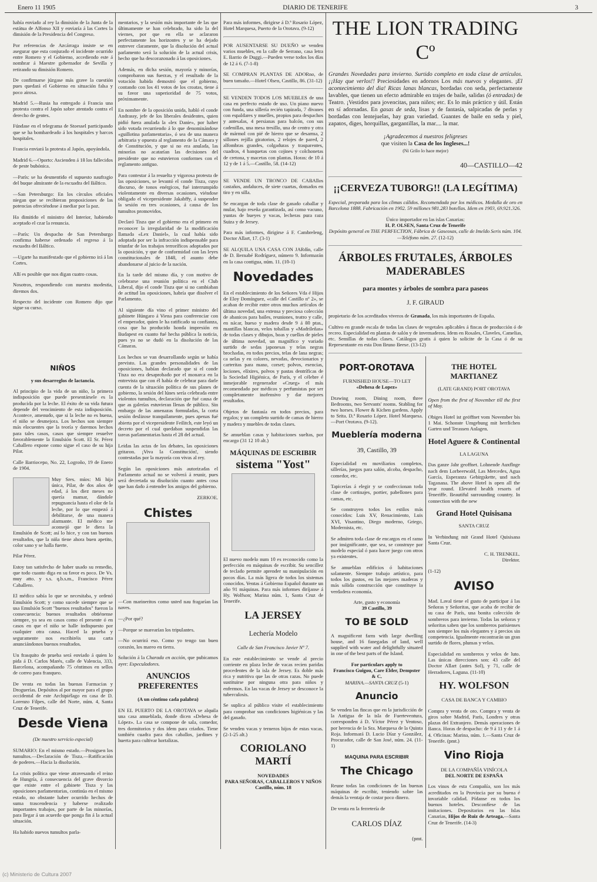Enero 11 1905 DIARIO DE TENERIFE 3
había enviado al rey la dimisión de la Junta de la estátua de Alfonso XII y enviaría á las Cortes la dimisión de la Presidencia del Congreso.
Por referencias de Azcárraga insiste se en asegurar que esta conjurado el incidente ocurrido entre Romero y el Gobierno, accediendo este á nombrar á Maestre gobernador de Sevilla y retirando su dimisión Romero.
De confirmarse júzgase más grave la cuestión pues quedará el Gobierno en situación falsa y poco airosa.
Madrid 5.—Rusia ha entregado á Francia una protesta contra el Japón sobre atentado contra el derecho de gentes.
Fúndase en el telegrama de Stoessel participando que se ha bombardeado á los hospitales y barcos hospitales.
Francia enviará la protesta al Japón, apoyándola.
Madrid 6.—Oporto: Ascienden á 18 los fallecidos de peste bubónica.
—París: se ha desmentido el supuesto naufragio del buque almirante de la escuadra del Báltico.
—San Petersburgo: En los círculos oficiales niegan que se recibieran proposiciones de las potencias ofreciéndose á mediar por la paz.
Ha dimitido el ministro del Interior, habiendo aceptado el czar la renuncia.
—París: Un despacho de San Petersburgo confirma haberse ordenado el regreso á la escuadra del Báltico.
—Ugarte ha manifestado que el gobierno irá á las Cortes.
Allí es posible que nos digan cuatro cosas.
Nosotros, respondiendo con nuestra modestia, diremos dos.
Respecto del incidente con Romero dijo que sigue su curso.
NIÑOS
y sus desarreglos de lactancia.
Al principio de la vida de un niño, la primera indisposición que puede presentársele es la producida por la leche. El éxito de su vida futura depende del vencimiento de esta indisposición. Acontece, amenudo, que si la leche no es buena, el niño se desmejora. Los hechos son siempre más elocuentes que la teoría y daremos hechos para tales casos, casos que siempre resuelve favorablemente la Emulsión Scott. El Sr. Pérez Caballero expone como sigue el caso de su hija Pilar.
Calle Barriocepo, No. 22, Logroño, 19 de Enero de 1904.
Muy Sres. míos: Mi hija única, Pilar, de dos años de edad, á los diez meses no quería mamar, dándole repugnancia hasta el olor de la leche, por lo que empezó á debilitarse, de una manera alarmante. El médico me aconsejó que le diera la Emulsión de Scott; así lo hice, y con tan buenos resultados, que la niña tiene ahora buen apetito, color sano y se halla fuerte.
Pilar Pérez.
Estoy tan satisfecho de haber usado su remedio, que todo cuanto diga en su favor es poco. De Vs. muy atto. y s.s. q.b.s.m., Francisco Pérez Caballero.
El médico sabía lo que se necesitaba, y ordenó Emulsión Scott; y como sucede siempre que se usa Emulsión Scott "buenos resultados" fueron la consecuencia: buenos resultados obtiénense siempre, ya sea en casos como el presente ó en casos en que el niño se halle indispuesto por cualquier otra causa. Haced la prueba y seguramente nos escribiréis una carta anunciándonos buenos resultados.
Un frasquito de prueba será enviado á quien lo pida á D. Carlos Marés, calle de Valencia, 333, Barcelona, acompañando 75 céntimos en sellos de correo para franqueo.
De venta en todas las buenas Farmacias y Droguerías. Depósitos al por mayor para el grupo occidental de este Archipiélago en casa de D. Lorenzo Filpes, calle del Norte, núm. 4, Santa Cruz de Tenerife.
Desde Viena
(De nuestro servicio especial)
SUMARIO: En el mismo estado.—Prosiguen los tumultos.—Declaración de Tisza.—Ratificación de poderes.—Hacia la disolución.
La crisis política que viene atravesando el reino de Hungría, á consecuencia del grave divorcio que existe entre el gabinete Tisza y las oposiciones parlamentarias, continúa en el mismo estado, no obstante haber ocurrido hechos de suma trascendencia y haberse realizado importantes trabajos, por parte de las minorías, para llegar á un acuerdo que ponga fin á la actual situación.
Ha habido nuevos tumultos parla-
mentarios, y la sesión más importante de las que últimamente se han celebrado, ha sido la del viernes, por que en ella se aclararon perfectamente los horizontes y se ha dejado entrever claramente, que la disolución del actual parlamento será la solución de la actual crisis, hecho que ha descorazonado á las oposiciones.
Además, en dicha sesión, mayoría y minorías, comprobaron sus fuerzas, y el resultado de la votación habida demostró que el gobierno, contando con los 41 votos de los croatas, tiene á su favor una superioridad de 75 votos, próximamente.
En nombre de la oposición unida, habló el conde Andrassy, jefe de los liberales desidentes, quien pidió fuera anulada la «lex Danie», por haber sido votada recurriendo á lo que denominándose «guillotina parlamentaria», ó sea de una manera arbitraria y opuesta al reglamento de la Cámara y de Constitución, y que si no era anulada, las minorías no acatarían las decisiones del presidente que no estuvieron conformes con el reglamento antiguo.
Para contestar á la resuelta y vigorosa protesta de las oposiciones, se levantó el conde Tisza, cuyo discurso, de tonos enérgicos, fué interrumpido violentamente en diversas ocasiones, viéndose obligado el vicepresidente Jakabffy, á suspender la sesión en tres ocasiones, á causa de los tumultos promovidos.
Declaró Tisza que el gobierno era el primero en reconocer la irregularidad de la modificación llamada «Lex Daniel», la cual había sido adoptada por ser la infracción indispensable para triunfar de los trabajos terroríficos adoptados por la oposición, y que de conformidad con las leyes constitucionales de 1848, el asunto debe abandonarse al juicio de la nación.
En la tarde del mismo día, y con motivo de celebrarse una reunión política en el Club Liberal, dijo el conde Tisza que si no cambiaban de actitud las oposiciones, habría que disolver el Parlamento.
Al siguiente día vino el primer ministro del gabinete Húngaro á Viena para conferenciar con el emperador, quien le ha ratificado su confianza, cosa que ha producido honda impresión en Budapest en cuanto fué hecha pública la noticia, pues ya no se dudó en la disolución de las Cámaras.
Los hechos se van desarrollando según se había previsto. Las grandes personalidades de las oposiciones, habían declarado que si el conde Tisza no era desaprobado por el monarca en la entrevista que con él había de celebrar para darle cuenta de la situación política de sus planes de gobierno, la sesión del lúnes sería celebrada entre violentos tumultos, declaración que fué causa de que as galerías estuvieran llenas de público. Sin embargo de las amenazas formuladas, la corta sesión deslizose tranquilamente, pues apenas fué abierta por el vicepresidente Feilitch, este leyó un decreto por el cual quedaban suspendidas las tareas parlamentarias hasta el 28 del actual.
Leidas las actas de los debates, las oposiciones gritaron. ¡Viva la Constitución!, siendo contestadas por la mayoría con vivas al rey.
Según las oposiciones más autorizadas el Parlamento actual no se volverá á reunir, pues será decretada su disolución cuanto antes cosa que han dado á entender los amigos del gobierno.
ZERKOE.
Chistes
—Con marineritos como usted nau fragarían las naves.
—¿Por qué?
—Porque se marearían los tripulantes.
—No ocurrirá eso. Como yo tengo tan buen corazón, los mareo en tierra.
Solución á la Charada en acción, que pubicamos ayer: Especuladores.
ANUNCIOS PREFERENTES
(A un céntimo cada palabra)
EN EL PUERTO DE LA OROTAVA se alquila una casa amueblada, donde dicen «Dehesa de López». La casa se compone de sala, comedor, tres dormitorios y dos idem para criados. Tiene también cuadra para dos caballos, jardines y huerta para cultivar hortalizas.
Para más informes, dirigirse á D.ª Rosario López, Hotel Marquesa, Puerto de la Orotava. (9-12)
POR AUSENTARSE SU DUEÑO se venden varios muebles, en la calle de Serrano, casa letra E. Barrio de Duggi.—Pueden verse todos los días de 12 á 6. (7-1-8)
SE COMPRAN PLANTAS DE ADORno, de buen tamaño.—Hotel Olsen, Castillo, 86. (31-12)
SE VENDEN TODOS LOS MUEBLES de una casa en perfecto estado de uso. Un piano nuevo con funda, una sillería recién tapizada, 7 divanes con espaldares y muelles, propios para despachos y antesalas, 4 persianas para balcón, con sus cadenillas, una mesa tresillo, una de centro y otra de mármol con pié de hierro que se desarma, 2 sillones rejilla giratorios, 2 relojes de pared, 2 alfombras grandes, colgaduras y trasparentes, cuadros, 4 banquetas con cojines y colchonetas de cretona, y macetas con plantas. Horas: de 10 á 12 y de 1 á 5.—Castillo, 58. (14-12)
SE VENDE UN TRONCO DE CABAllos castaños, andaluces, de siete cuartas, domados en tiro y en silla.
Se encargan de toda clase de ganado caballar y mular, bajo reseña garantizada, así como vacuno, yuntas de bueyes y vacas, lecheras pura raza Suiza y de Jersey.
Para más informes, dirigirse á F. Cambreleng, Doctor Allart, 17. (3-1)
SE ALQUILA UNA CASA CON JARdín, calle de D. Bernabé Rodríguez, número 9. Informarán en la casa contigua, núm. 11. (10-1)
Novedades
En el establecimiento de los Señores Vda é Hijos de Eloy Domínguez, «calle del Castillo nº 2», se acaban de recibir entre otros muchos artículos de última novedad, una extensa y preciosa colección de abanicos para bailes, reuniones, teatro y calle, en nácar, hueso y madera desde 9 á 80 ptas., mantillas blancas, velos tohallas y «Madrileñas» de todas clases y dibujos, boas y cuellos de pieles de última novedad, un magnífico y variado surtido de sedas japonesas y telas negras brochadas, en todos precios, telas de lana negras; ca nelas y en colores, nevadas, devocionarios y carteritas para mano, corset; polvos, esencias, lociones, elíxires, polvos y pastas dentríficas de la Sociedad Higiénica, de París, y el célebre é inmejorable regenerador «Crueg» el más recomendado por médicos y perfumistas por ser completamente inofensivo y dar mejores resultados.
Objetos de fantasía en todos precios, para regalos; y un completo surtido de camas de hierro y madera y muebles de todas clases.
Se amueblan casas y habitaciones sueltas, por encargo (31 12 10 alt.)
MÁQUINAS DE ESCRIBIR
sistema "Yost"
El nuevo modelo num 10 es reconocido como la perfección en máquinas de escribir. Su sencillez de teclado permite aprender su manipulación en pocos días. La más ligera de todos los sistemas conocidos. Ventas á Gobierno Español durante un año 91 máquinas. Para más informes diríjanse á Hy. Wolfson; Marina núm. 1, Santa Cruz de Tenerife.
LA JERSEY
Lechería Modelo
Calle de San Francisco Javier Nº 7.
En este establecimiento se vende al precio corriente en plaza leche de vacas recien paridas procedentes de la isla de Jersey. Es doble más rica y nutritiva que las de otras razas. No puede sustituirse por ninguna otra para niños y enfermos. En las vacas de Jersey se desconoce la tuberculosis.
Se suplica al público visite el establecimiento para comprobar sus condiciones higiénicas y las del ganado.
Se venden vacas y terneros hijos de estas vacas. (2-1-25 alt.)
CORIOLANO MARTÍ
NOVEDADES
PARA SEÑORAS, CABALLEROS Y NIÑOS
Castillo, núm. 18
THE LION TRADING Cº
Grandes Novedades para invierno. Surtido completo en toda clase de artículos. ¡¡Hay que verlos!! Preciosidades en adornos Los más nuevos y elegantes. ¡El acontecimiento del dia! Ricas lanas blancas, bordadas con seda, perfectamente lavables, que tienen un efecto admirable en trajes de baile, salidas (ó entradas) de Teatro. ¡Vestidos para jovencitas, para niños; etc. Es lo más práctico y útil. Están en sí adornadas. En gasas de seda, lisas y de fantasía, salpicadas de perlas y bordadas con lentejuelas, hay gran variedad. Guantes de baile en seda y piel, zapatos, diges, horquillas, gargantillas, la mar.... la mar.
¡Agradecemos á nuestros feligreses
que visiten la Casa de los Ingleses...!
(Ni Grilo lo hace mejor)
40—CASTILLO—42
¡¡CERVEZA TUBORG!! (LA LEGÍTIMA)
Especial, preparada para los climas cálidos. Recomendada por los médicos. Medalla de oro en Barcelona 1888. Fabricación en 1902. 59 millones 981.283 botellas. Idem en 1903, 69.921.326.
Único importador en las islas Canarias:
H. P. OLSEN, Santa Cruz de Tenerife
Depósito general en THE PERFECTION, Fábrica de Gaseosas, calle de Imeldo Seris núm. 104.—Teléfono núm. 27. (12-12)
ÁRBOLES FRUTALES, ÁRBOLES MADERABLES
para montes y árboles de sombra para paseos
J. F. GIRAUD
propietario de los acreditados viveros de Granada, los más importantes de España.
Cultivo en grande escala de todas las clases de vegetales aplicables á fincas de producción ó de recreo. Especialidad en plantas de salón y de invernaderos. Idem en Rosales, Claveles, Camelias, etc. Semillas de todas clases. Catálogos gratis á quien lo solicite de la Casa ó de su Representante en esta Don Bruno Beese. (13-12)
PORT-OROTAVA
FURNISHED HOUSE—TO LET
«Dehesa de Lopez»
Drawing room, Dining room, three Bedrooms, two Servants' rooms. Stabling for two horses. Flower & Kichen gardens. Apply to Srita. D.ª Rosario López. Hotel Marquesa.—Port Orotava. (9-12).
Mueblería moderna
39, Castillo, 39
Especialidad en moviliarios completos, sillerías, juegos para salón, alcoba, despacho, comedor, etc.
Tapicerías á elegir y se confeccionan toda clase de cortinajes, portier, pabellones para camas, etc.
Se construyen todos los estilos más conocidos: Luis XV, Renacimiento, Luis XVI, Visantino, Diego moderno, Griego, Modernista, etc.
Se admiten toda clase de encargos en el ramo por insignificante, que sea, se construye por modelo especial ó para hacer juego con otros ya existentes.
Se amueblan edificios ó habitaciones solamente. Siempre trabajo artístico, para todos los gustos, en las mejores maderas y más sólida construcción que constituye la verdadera economía.
Arte, gusto y economía
39 Castillo, 39
TO BE SOLD
A magnificent farm with large dwelling house, and 16 fanegadas of land, well supplied with water and delightfully situated in one of the best parts of the Island.
For particulars apply to
Francisco Guigou, Care Elder, Dempster & C.
MARINA.—SANTA CRUZ (5-1)
Anuncio
Se venden las fincas que en la jurisdicción de la Antigua de la isla de Fuerteventura, corresponden á D. Víctor Pérez y Ventoso, por herencia de la Sra. Marquesa de la Quinta Roja. Informará D. Lucio Díaz y González, Procurador, calle de San José, núm. 24. (11-1)
MAQUINA PARA ESCRIBIR
The Chicago
Reune todas las condiciones de las buenas máquinas de escribir, teniendo sobre las demás la ventaja de costar poco dinero.
De venta en la ferretería de
CARLOS DÍAZ
(pmt.
THE HOTEL MARTIANEZ
(LATE GRAND) PORT OROTAVA
Open from the first of November till the first of May.
Obiges Hotel ist geöffnet vom November bis 1 Mai. Schonste Umgebung mit herrlichen Garten und Terassen Anlagen.
Hotel Aguere & Continental
LA LAGUNA
Das ganze Jahr geoffnet. Lohnende Auxflnge nach dem Lorbeerwald, Las Mercedes, Agua García, Esperanza Gebirgskette, und nach Taganana. The above Hotel is open all the year round. Elevated health resorts of Teneriffe. Beautiful surrounding country. In connection with the new
Grand Hotel Quisisana
SANTA CRUZ
In Verbindung mit Grand Hotel Quisisana Santa Cruz.
C. H. TRENKEL.
Direktor.
(1-12)
AVISO
Mad. Laval tiene el gusto de participar á las Señoras y Señoritas, que acaba de recibir de su casa de París, una bonita colección de sombreros para invierno. Todas las señoras y señoritas saben que los sombreros parisienses son siempre los más elegantes y á precios sin competencia. Igualmente encontrarán un gran surtido de flores, plumas y velos.
Especialidad en sombreros y velos de luto. Las únicas direcciones son: 43 calle del Doctor Allart (antes Sol), y 71, calle de Herradores, Laguna. (11-10)
HY. WOLFSON
CASA DE BANCA Y CAMBIO
Compra y venta de oro. Compra y venta de giros sobre Madrid, París, Londres y otras plazas del Extranjero. Demás operaciones de Banca. Horas de despacho: de 9 á 11 y de 1 á 4. Oficinas: Marina, núm. 1.—Santa Cruz de Tenerife. (pmt.)
Vino Rioja
DE LA COMPAÑÍA VINÍCOLA
DEL NORTE DE ESPAÑA
Los vinos de esta Compañía, son los más acreditados en la Provincia por su buena é invariable calidad. Pídanse en todos los buenos hoteles. Desconfíese de las imitaciones. Depositarios en las Islas Canarias, Hijos de Ruiz de Arteaga.—Santa Cruz de Tenerife. (14-3)
(c) Ministerio de Cultura 2007